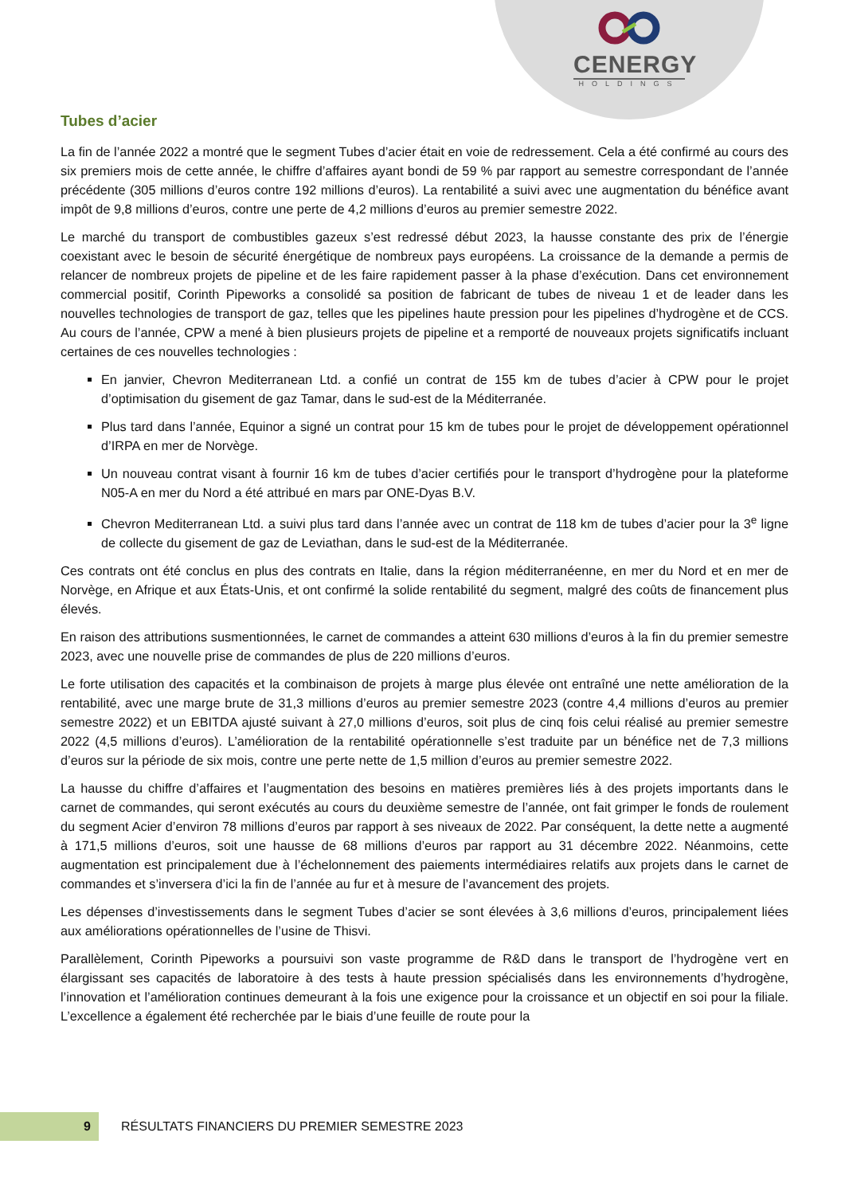CENERGY
HOLDINGS
Tubes d’acier
La fin de l’année 2022 a montré que le segment Tubes d’acier était en voie de redressement. Cela a été confirmé au cours des six premiers mois de cette année, le chiffre d’affaires ayant bondi de 59 % par rapport au semestre correspondant de l’année précédente (305 millions d’euros contre 192 millions d’euros). La rentabilité a suivi avec une augmentation du bénéfice avant impôt de 9,8 millions d’euros, contre une perte de 4,2 millions d’euros au premier semestre 2022.
Le marché du transport de combustibles gazeux s’est redressé début 2023, la hausse constante des prix de l’énergie coexistant avec le besoin de sécurité énergétique de nombreux pays européens. La croissance de la demande a permis de relancer de nombreux projets de pipeline et de les faire rapidement passer à la phase d’exécution. Dans cet environnement commercial positif, Corinth Pipeworks a consolidé sa position de fabricant de tubes de niveau 1 et de leader dans les nouvelles technologies de transport de gaz, telles que les pipelines haute pression pour les pipelines d’hydrogène et de CCS. Au cours de l’année, CPW a mené à bien plusieurs projets de pipeline et a remporté de nouveaux projets significatifs incluant certaines de ces nouvelles technologies :
En janvier, Chevron Mediterranean Ltd. a confié un contrat de 155 km de tubes d’acier à CPW pour le projet d’optimisation du gisement de gaz Tamar, dans le sud-est de la Méditerranée.
Plus tard dans l’année, Equinor a signé un contrat pour 15 km de tubes pour le projet de développement opérationnel d’IRPA en mer de Norvège.
Un nouveau contrat visant à fournir 16 km de tubes d’acier certifiés pour le transport d’hydrogène pour la plateforme N05-A en mer du Nord a été attribué en mars par ONE-Dyas B.V.
Chevron Mediterranean Ltd. a suivi plus tard dans l’année avec un contrat de 118 km de tubes d’acier pour la 3<sup>e</sup> ligne de collecte du gisement de gaz de Leviathan, dans le sud-est de la Méditerranée.
Ces contrats ont été conclus en plus des contrats en Italie, dans la région méditerranéenne, en mer du Nord et en mer de Norvège, en Afrique et aux États-Unis, et ont confirmé la solide rentabilité du segment, malgré des coûts de financement plus élevés.
En raison des attributions susmentionnées, le carnet de commandes a atteint 630 millions d’euros à la fin du premier semestre 2023, avec une nouvelle prise de commandes de plus de 220 millions d’euros.
Le forte utilisation des capacités et la combinaison de projets à marge plus élevée ont entraîné une nette amélioration de la rentabilité, avec une marge brute de 31,3 millions d’euros au premier semestre 2023 (contre 4,4 millions d’euros au premier semestre 2022) et un EBITDA ajusté suivant à 27,0 millions d’euros, soit plus de cinq fois celui réalisé au premier semestre 2022 (4,5 millions d’euros). L’amélioration de la rentabilité opérationnelle s’est traduite par un bénéfice net de 7,3 millions d’euros sur la période de six mois, contre une perte nette de 1,5 million d’euros au premier semestre 2022.
La hausse du chiffre d’affaires et l’augmentation des besoins en matières premières liés à des projets importants dans le carnet de commandes, qui seront exécutés au cours du deuxième semestre de l’année, ont fait grimper le fonds de roulement du segment Acier d’environ 78 millions d’euros par rapport à ses niveaux de 2022. Par conséquent, la dette nette a augmenté à 171,5 millions d’euros, soit une hausse de 68 millions d’euros par rapport au 31 décembre 2022. Néanmoins, cette augmentation est principalement due à l’échelonnement des paiements intermédiaires relatifs aux projets dans le carnet de commandes et s’inversera d’ici la fin de l’année au fur et à mesure de l’avancement des projets.
Les dépenses d’investissements dans le segment Tubes d’acier se sont élevées à 3,6 millions d’euros, principalement liées aux améliorations opérationnelles de l’usine de Thisvi.
Parallèlement, Corinth Pipeworks a poursuivi son vaste programme de R&D dans le transport de l’hydrogène vert en élargissant ses capacités de laboratoire à des tests à haute pression spécialisés dans les environnements d’hydrogène, l’innovation et l’amélioration continues demeurant à la fois une exigence pour la croissance et un objectif en soi pour la filiale. L’excellence a également été recherchée par le biais d’une feuille de route pour la
9
RÉSULTATS FINANCIERS DU PREMIER SEMESTRE 2023